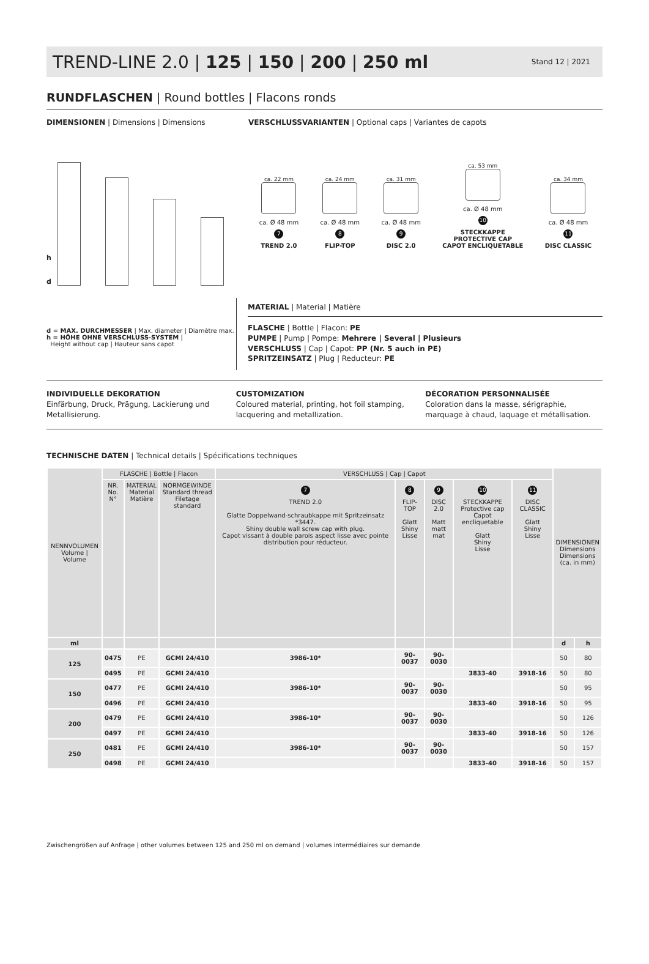TREND-LINE 2.0 | 125 | 150 | 200 | 250 ml
Stand 12 | 2021
RUNDFLASCHEN | Round bottles | Flacons ronds
DIMENSIONEN | Dimensions | Dimensions VERSCHLUSSVARIANTEN | Optional caps | Variantes de capots
h
d
ca. 22 mm
ca. Ø 48 mm
7
TREND 2.0
ca. 24 mm
ca. Ø 48 mm
8
FLIP-TOP
ca. 31 mm
ca. Ø 48 mm
9
DISC 2.0
ca. 53 mm
ca. Ø 48 mm
10
STECKKAPPE
PROTECTIVE CAP
CAPOT ENCLIQUETABLE
ca. 34 mm
ca. Ø 48 mm
11
DISC CLASSIC
d = MAX. DURCHMESSER | Max. diameter | Diamètre max.
h = HÖHE OHNE VERSCHLUSS-SYSTEM |
Height without cap | Hauteur sans capot
MATERIAL | Material | Matière
FLASCHE | Bottle | Flacon: PE
PUMPE | Pump | Pompe: Mehrere | Several | Plusieurs
VERSCHLUSS | Cap | Capot: PP (Nr. 5 auch in PE)
SPRITZEINSATZ | Plug | Reducteur: PE
INDIVIDUELLE DEKORATION
Einfärbung, Druck, Prägung, Lackierung und Metallisierung.
CUSTOMIZATION
Coloured material, printing, hot foil stamping, lacquering and metallization.
DÉCORATION PERSONNALISÉE
Coloration dans la masse, sérigraphie, marquage à chaud, laquage et métallisation.
TECHNISCHE DATEN | Technical details | Spécifications techniques
| NENNVOLUMEN Volume / Volume | FLASCHE / Bottle / Flacon | | | VERSCHLUSS / Cap / Capot | | | | | DIMENSIONEN Dimensions Dimensions (ca. in mm) | |
| --- | --- | --- | --- | --- | --- | --- | --- | --- | --- | --- |
| | NR. No. N° | MATERIAL Material Matière | NORMGEWINDE Standard thread Filetage standard | 7 TREND 2.0 Glatte Doppelwand-schraubkappe mit Spritzeinsatz *3447. Shiny double wall screw cap with plug. Capot vissant à double parois aspect lisse avec pointe distribution pour réducteur. | 8 FLIP-TOP Glatt Shiny Lisse | 9 DISC 2.0 Matt matt mat | 10 STECKKAPPE Protective cap Capot encliquetable Glatt Shiny Lisse | 11 DISC CLASSIC Glatt Shiny Lisse | | |
| ml | | | | | | | | | d | h |
| 125 | 0475 | PE | GCMI 24/410 | 3986-10* | 90-0037 | 90-0030 | | | 50 | 80 |
| | 0495 | PE | GCMI 24/410 | | | | 3833-40 | 3918-16 | 50 | 80 |
| 150 | 0477 | PE | GCMI 24/410 | 3986-10* | 90-0037 | 90-0030 | | | 50 | 95 |
| | 0496 | PE | GCMI 24/410 | | | | 3833-40 | 3918-16 | 50 | 95 |
| 200 | 0479 | PE | GCMI 24/410 | 3986-10* | 90-0037 | 90-0030 | | | 50 | 126 |
| | 0497 | PE | GCMI 24/410 | | | | 3833-40 | 3918-16 | 50 | 126 |
| 250 | 0481 | PE | GCMI 24/410 | 3986-10* | 90-0037 | 90-0030 | | | 50 | 157 |
| | 0498 | PE | GCMI 24/410 | | | | 3833-40 | 3918-16 | 50 | 157 |
Zwischengrößen auf Anfrage | other volumes between 125 and 250 ml on demand | volumes intermédiaires sur demande